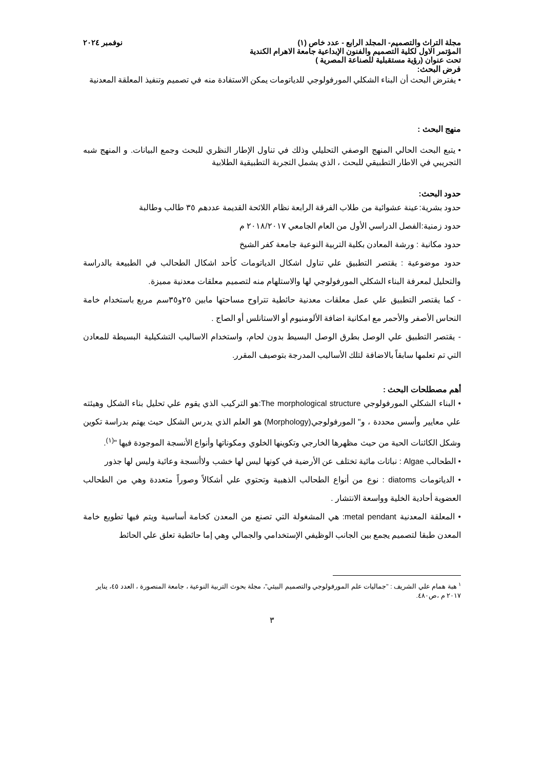مجلة التراث والتصميم- المجلد الرابع - عدد خاص (١) نوفمبر ٢٠٢٤
المؤتمر الاول لكلية التصميم والفنون الإبداعية جامعة الاهرام الكندية
تحت عنوان (رؤية مستقبلية للصناعة المصرية )
فرض البحث:
• يفترض البحث أن البناء الشكلي المورفولوجي للدياتومات يمكن الاستفادة منه في تصميم وتنفيذ المعلقة المعدنية
منهج البحث :
• يتبع البحث الحالي المنهج الوصفي التحليلي وذلك في تناول الإطار النظري للبحث وجمع البيانات. و المنهج شبه التجريبي في الاطار التطبيقي للبحث ، الذي يشمل التجربة التطبيقية الطلابية
حدود البحث:
حدود بشرية:عينة عشوائية من طلاب الفرقة الرابعة نظام اللائحة القديمة عددهم ٣٥ طالب وطالبة
حدود زمنية:الفصل الدراسي الأول من العام الجامعي ٢٠١٨/٢٠١٧ م
حدود مكانية : ورشة المعادن بكلية التربية النوعية جامعة كفر الشيخ
حدود موضوعية : يقتصر التطبيق علي تناول اشكال الدياتومات كأحد اشكال الطحالب في الطبيعة بالدراسة والتحليل لمعرفة البناء الشكلي المورفولوجي لها والاستلهام منه لتصميم معلقات معدنية مميزة.
- كما يقتصر التطبيق علي عمل معلقات معدنية حائطية تتراوح مساحتها مابين ٢٥و٣٥سم مربع باستخدام خامة النحاس الأصفر والأحمر مع امكانية اضافة الألومنيوم أو الاستانلس أو الصاج .
- يقتصر التطبيق علي الوصل بطرق الوصل البسيط بدون لحام، واستخدام الاساليب التشكيلية البسيطة للمعادن التي تم تعلمها سابقاً بالاضافة لتلك الأساليب المدرجة بتوصيف المقرر.
أهم مصطلحات البحث :
• البناء الشكلي المورفولوجي The morphological structure:هو التركيب الذي يقوم علي تحليل بناء الشكل وهيئته علي معايير وأسس محددة ، و" المورفولوجي(Morphology) هو العلم الذي يدرس الشكل حيث يهتم بدراسة تكوين وشكل الكائنات الحية من حيث مظهرها الخارجي وتكوينها الخلوي ومكوناتها وأنواع الأنسجة الموجودة فيها "<sup>(١)</sup>.
• الطحالب Algae : نباتات مائية تختلف عن الأرضية في كونها ليس لها خشب ولاأنسجة وعائية وليس لها جذور
• الدياتومات diatoms : نوع من أنواع الطحالب الذهبية وتحتوي علي أشكالاً وصوراً متعددة وهي من الطحالب العضوية أحادية الخلية وواسعة الانتشار .
• المعلقة المعدنية metal pendant: هي المشغولة التي تصنع من المعدن كخامة أساسية ويتم فيها تطويع خامة المعدن طبقا لتصميم يجمع بين الجانب الوظيفي الإستخدامي والجمالي وهي إما حائطية تعلق علي الحائط
<sup>١</sup> هبة همام علي الشريف : "جماليات علم المورفولوجي والتصميم البيئي"، مجلة بحوث التربية النوعية ، جامعة المنصورة ، العدد ٤٥، يناير ٢٠١٧ م ،ص٤٨٠.
٣